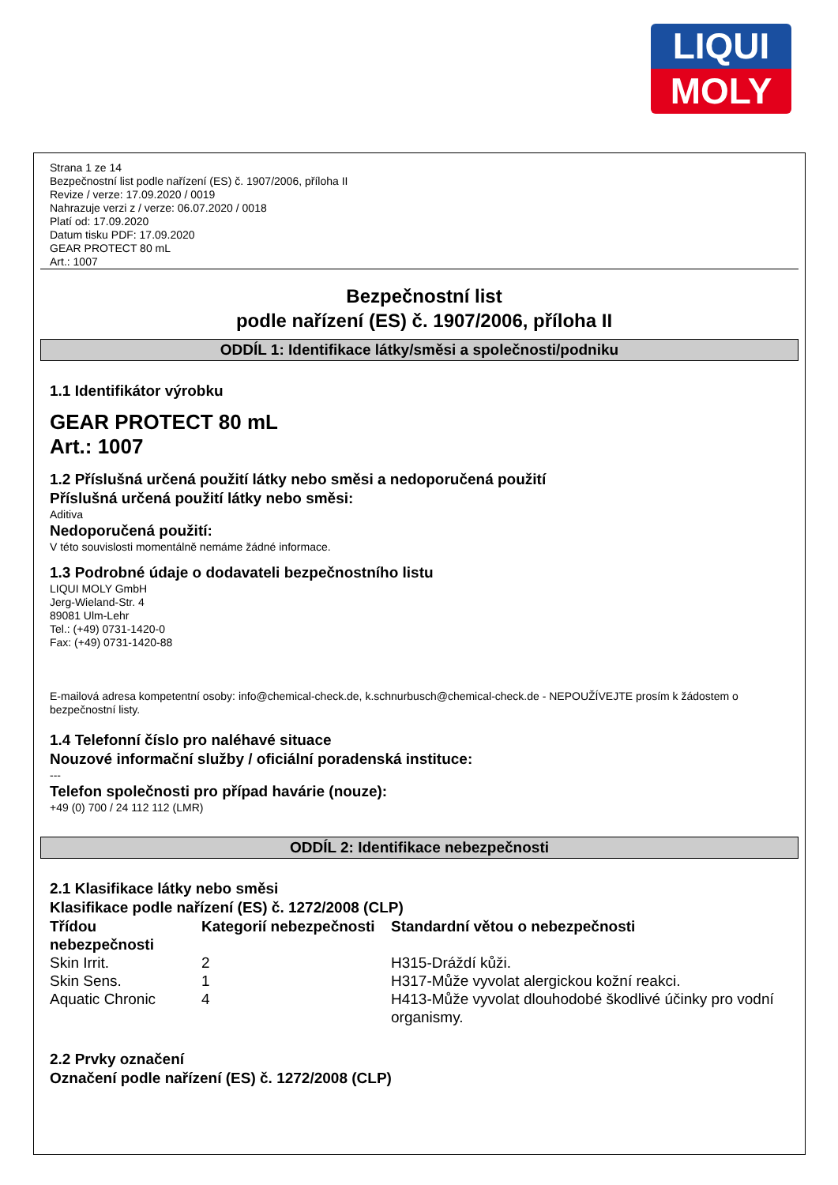LIQUI
MOLY
Strana 1 ze 14
Bezpečnostní list podle nařízení (ES) č. 1907/2006, příloha II
Revize / verze: 17.09.2020 / 0019
Nahrazuje verzi z / verze: 06.07.2020 / 0018
Platí od: 17.09.2020
Datum tisku PDF: 17.09.2020
GEAR PROTECT 80 mL
Art.: 1007
Bezpečnostní list
podle nařízení (ES) č. 1907/2006, příloha II
ODDÍL 1: Identifikace látky/směsi a společnosti/podniku
1.1 Identifikátor výrobku
GEAR PROTECT 80 mL
Art.: 1007
1.2 Příslušná určená použití látky nebo směsi a nedoporučená použití
Příslušná určená použití látky nebo směsi:
Aditiva
Nedoporučená použití:
V této souvislosti momentálně nemáme žádné informace.
1.3 Podrobné údaje o dodavateli bezpečnostního listu
LIQUI MOLY GmbH
Jerg-Wieland-Str. 4
89081 Ulm-Lehr
Tel.: (+49) 0731-1420-0
Fax: (+49) 0731-1420-88
E-mailová adresa kompetentní osoby: info@chemical-check.de, k.schnurbusch@chemical-check.de - NEPOUŽÍVEJTE prosím k žádostem o bezpečnostní listy.
1.4 Telefonní číslo pro naléhavé situace
Nouzové informační služby / oficiální poradenská instituce:
---
Telefon společnosti pro případ havárie (nouze):
+49 (0) 700 / 24 112 112 (LMR)
ODDÍL 2: Identifikace nebezpečnosti
2.1 Klasifikace látky nebo směsi
Klasifikace podle nařízení (ES) č. 1272/2008 (CLP)
| Třídou nebezpečnosti | Kategorií nebezpečnosti | Standardní větou o nebezpečnosti |
| --- | --- | --- |
| Skin Irrit. | 2 | H315-Dráždí kůži. |
| Skin Sens. | 1 | H317-Může vyvolat alergickou kožní reakci. |
| Aquatic Chronic | 4 | H413-Může vyvolat dlouhodobé škodlivé účinky pro vodní organismy. |
2.2 Prvky označení
Označení podle nařízení (ES) č. 1272/2008 (CLP)